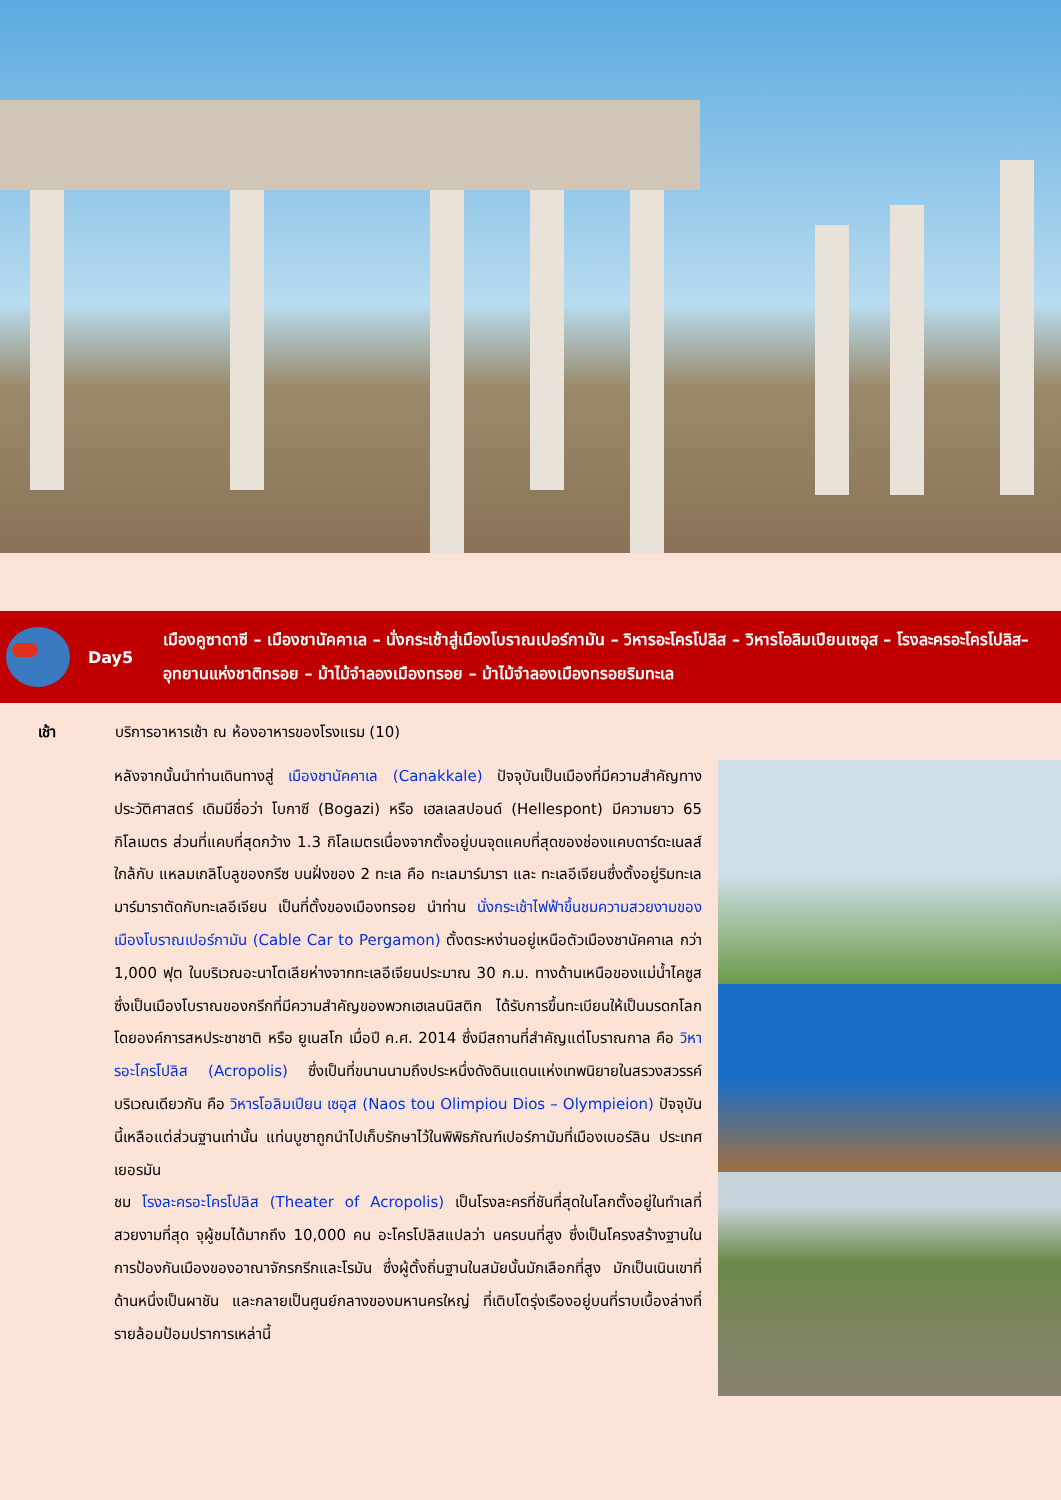Day5
เมืองคูซาดาซี – เมืองชานัคคาเล – นั่งกระเช้าสู่เมืองโบราณเปอร์กามัน – วิหารอะโครโปลิส – วิหารโอลิมเปียนเซอุส – โรงละครอะโครโปลิส– อุทยานแห่งชาติทรอย – ม้าไม้จำลองเมืองทรอย – ม้าไม้จำลองเมืองทรอยริมทะเล
เช้า บริการอาหารเช้า ณ ห้องอาหารของโรงแรม (10)
หลังจากนั้นนำท่านเดินทางสู่ เมืองชานัคคาเล (Canakkale) ปัจจุบันเป็นเมืองที่มีความสำคัญทางประวัติศาสตร์ เดิมมีชื่อว่า โบกาซี (Bogazi) หรือ เฮลเลสปอนด์ (Hellespont) มีความยาว 65 กิโลเมตร ส่วนที่แคบที่สุดกว้าง 1.3 กิโลเมตรเนื่องจากตั้งอยู่บนจุดแคบที่สุดของช่องแคบดาร์ดะเนลส์ ใกล้กับ แหลมเกลิโบลูของกรีซ บนฝั่งของ 2 ทะเล คือ ทะเลมาร์มารา และ ทะเลอีเจียนซึ่งตั้งอยู่ริมทะเลมาร์มาราตัดกับทะเลอีเจียน เป็นที่ตั้งของเมืองทรอย นำท่าน นั่งกระเช้าไฟฟ้าขึ้นชมความสวยงามของเมืองโบราณเปอร์กามัน (Cable Car to Pergamon) ตั้งตระหง่านอยู่เหนือตัวเมืองชานัคคาเล กว่า 1,000 ฟุต ในบริเวณอะนาโตเลียห่างจากทะเลอีเจียนประมาณ 30 ก.ม. ทางด้านเหนือของแม่น้ำไคซูส ซึ่งเป็นเมืองโบราณของกรีกที่มีความสำคัญของพวกเฮเลนนิสติก ได้รับการขึ้นทะเบียนให้เป็นมรดกโลกโดยองค์การสหประชาชาติ หรือ ยูเนสโก เมื่อปี ค.ศ. 2014 ซึ่งมีสถานที่สำคัญแต่โบราณกาล คือ วิหารอะโครโปลิส (Acropolis) ซึ่งเป็นที่ขนานนามถึงประหนึ่งดังดินแดนแห่งเทพนิยายในสรวงสวรรค์ บริเวณเดียวกัน คือ วิหารโอลิมเปียน เซอุส (Naos tou Olimpiou Dios – Olympieion) ปัจจุบันนี้เหลือแต่ส่วนฐานเท่านั้น แท่นบูชาถูกนำไปเก็บรักษาไว้ในพิพิธภัณฑ์เปอร์กามัมที่เมืองเบอร์ลิน ประเทศเยอรมัน
ชม โรงละครอะโครโปลิส (Theater of Acropolis) เป็นโรงละครที่ชันที่สุดในโลกตั้งอยู่ในทำเลที่สวยงามที่สุด จุผู้ชมได้มากถึง 10,000 คน อะโครโปลิสแปลว่า นครบนที่สูง ซึ่งเป็นโครงสร้างฐานในการป้องกันเมืองของอาณาจักรกรีกและโรมัน ซึ่งผู้ตั้งถิ่นฐานในสมัยนั้นมักเลือกที่สูง มักเป็นเนินเขาที่ด้านหนึ่งเป็นผาชัน และกลายเป็นศูนย์กลางของมหานครใหญ่ ที่เติบโตรุ่งเรืองอยู่บนที่ราบเบื้องล่างที่รายล้อมป้อมปราการเหล่านี้